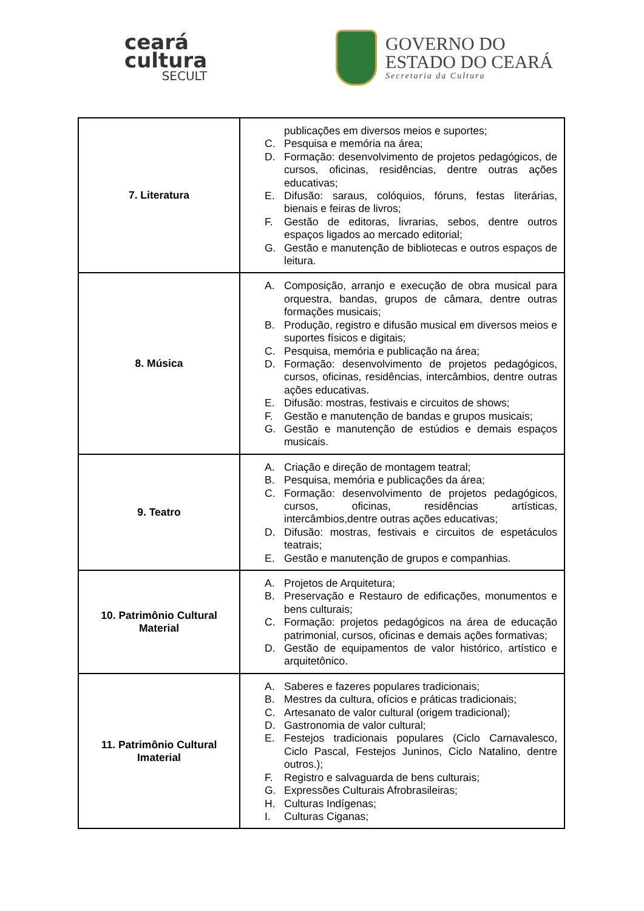ceará
cultura
SECULT
GOVERNO DO
ESTADO DO CEARÁ
Secretaria da Cultura
| 7. Literatura | publicações em diversos meios e suportes; C. Pesquisa e memória na área; D. Formação: desenvolvimento de projetos pedagógicos, de cursos, oficinas, residências, dentre outras ações educativas; E. Difusão: saraus, colóquios, fóruns, festas literárias, bienais e feiras de livros; F. Gestão de editoras, livrarias, sebos, dentre outros espaços ligados ao mercado editorial; G. Gestão e manutenção de bibliotecas e outros espaços de leitura. |
| 8. Música | A. Composição, arranjo e execução de obra musical para orquestra, bandas, grupos de câmara, dentre outras formações musicais; B. Produção, registro e difusão musical em diversos meios e suportes físicos e digitais; C. Pesquisa, memória e publicação na área; D. Formação: desenvolvimento de projetos pedagógicos, cursos, oficinas, residências, intercâmbios, dentre outras ações educativas. E. Difusão: mostras, festivais e circuitos de shows; F. Gestão e manutenção de bandas e grupos musicais; G. Gestão e manutenção de estúdios e demais espaços musicais. |
| 9. Teatro | A. Criação e direção de montagem teatral; B. Pesquisa, memória e publicações da área; C. Formação: desenvolvimento de projetos pedagógicos, cursos, oficinas, residências artísticas, intercâmbios,dentre outras ações educativas; D. Difusão: mostras, festivais e circuitos de espetáculos teatrais; E. Gestão e manutenção de grupos e companhias. |
| 10. Patrimônio Cultural Material | A. Projetos de Arquitetura; B. Preservação e Restauro de edificações, monumentos e bens culturais; C. Formação: projetos pedagógicos na área de educação patrimonial, cursos, oficinas e demais ações formativas; D. Gestão de equipamentos de valor histórico, artístico e arquitetônico. |
| 11. Patrimônio Cultural Imaterial | A. Saberes e fazeres populares tradicionais; B. Mestres da cultura, ofícios e práticas tradicionais; C. Artesanato de valor cultural (origem tradicional); D. Gastronomia de valor cultural; E. Festejos tradicionais populares (Ciclo Carnavalesco, Ciclo Pascal, Festejos Juninos, Ciclo Natalino, dentre outros.); F. Registro e salvaguarda de bens culturais; G. Expressões Culturais Afrobrasileiras; H. Culturas Indígenas; I. Culturas Ciganas; |